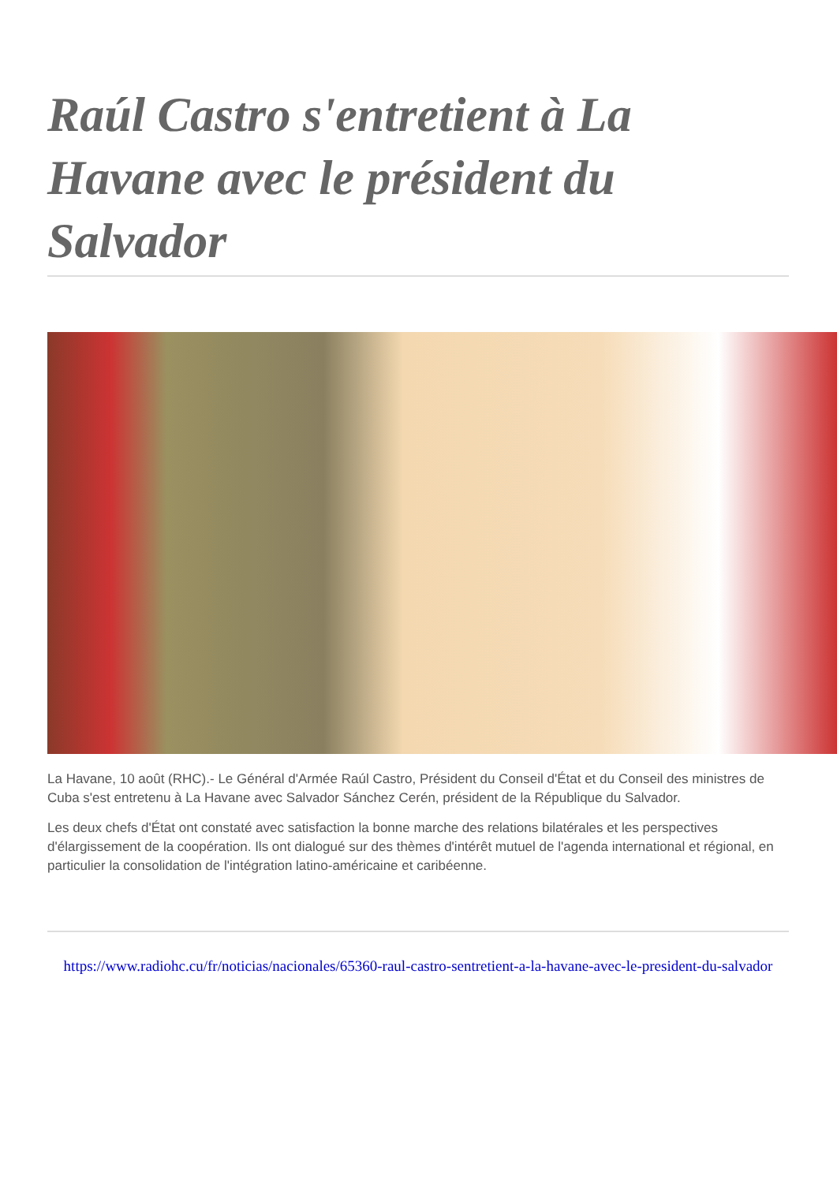Raúl Castro s'entretient à La Havane avec le président du Salvador
La Havane, 10 août (RHC).- Le Général d'Armée Raúl Castro, Président du Conseil d'État et du Conseil des ministres de Cuba s'est entretenu à La Havane avec Salvador Sánchez Cerén, président de la République du Salvador.
Les deux chefs d'État ont constaté avec satisfaction la bonne marche des relations bilatérales et les perspectives d'élargissement de la coopération. Ils ont dialogué sur des thèmes d'intérêt mutuel de l'agenda international et régional, en particulier la consolidation de l'intégration latino-américaine et caribéenne.
https://www.radiohc.cu/fr/noticias/nacionales/65360-raul-castro-sentretient-a-la-havane-avec-le-president-du-salvador